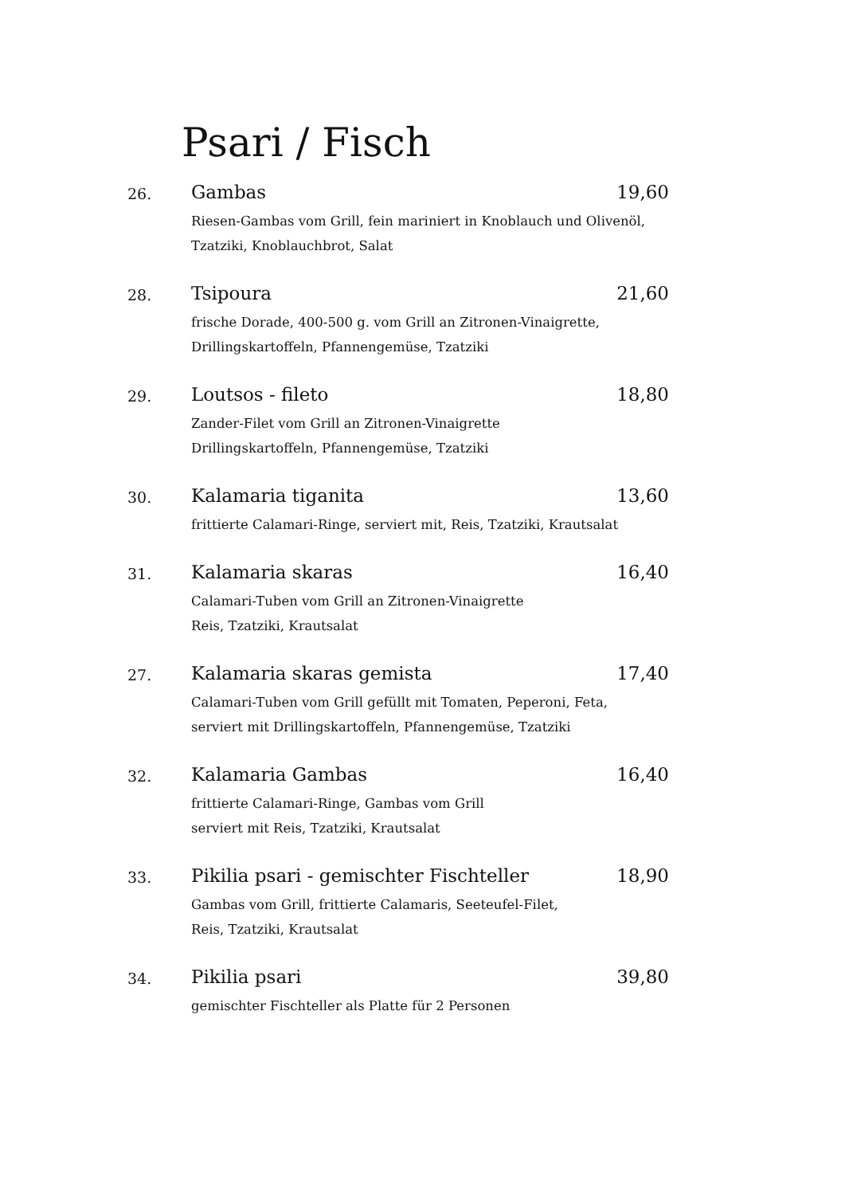Psari / Fisch
26.
Gambas 19,60
Riesen-Gambas vom Grill, fein mariniert in Knoblauch und Olivenöl,
Tzatziki, Knoblauchbrot, Salat
28.
Tsipoura 21,60
frische Dorade, 400-500 g. vom Grill an Zitronen-Vinaigrette,
Drillingskartoffeln, Pfannengemüse, Tzatziki
29.
Loutsos - fileto 18,80
Zander-Filet vom Grill an Zitronen-Vinaigrette
Drillingskartoffeln, Pfannengemüse, Tzatziki
30.
Kalamaria tiganita 13,60
frittierte Calamari-Ringe, serviert mit, Reis, Tzatziki, Krautsalat
31.
Kalamaria skaras 16,40
Calamari-Tuben vom Grill an Zitronen-Vinaigrette
Reis, Tzatziki, Krautsalat
27.
Kalamaria skaras gemista 17,40
Calamari-Tuben vom Grill gefüllt mit Tomaten, Peperoni, Feta,
serviert mit Drillingskartoffeln, Pfannengemüse, Tzatziki
32.
Kalamaria Gambas 16,40
frittierte Calamari-Ringe, Gambas vom Grill
serviert mit Reis, Tzatziki, Krautsalat
33.
Pikilia psari - gemischter Fischteller 18,90
Gambas vom Grill, frittierte Calamaris, Seeteufel-Filet,
Reis, Tzatziki, Krautsalat
34.
Pikilia psari 39,80
gemischter Fischteller als Platte für 2 Personen